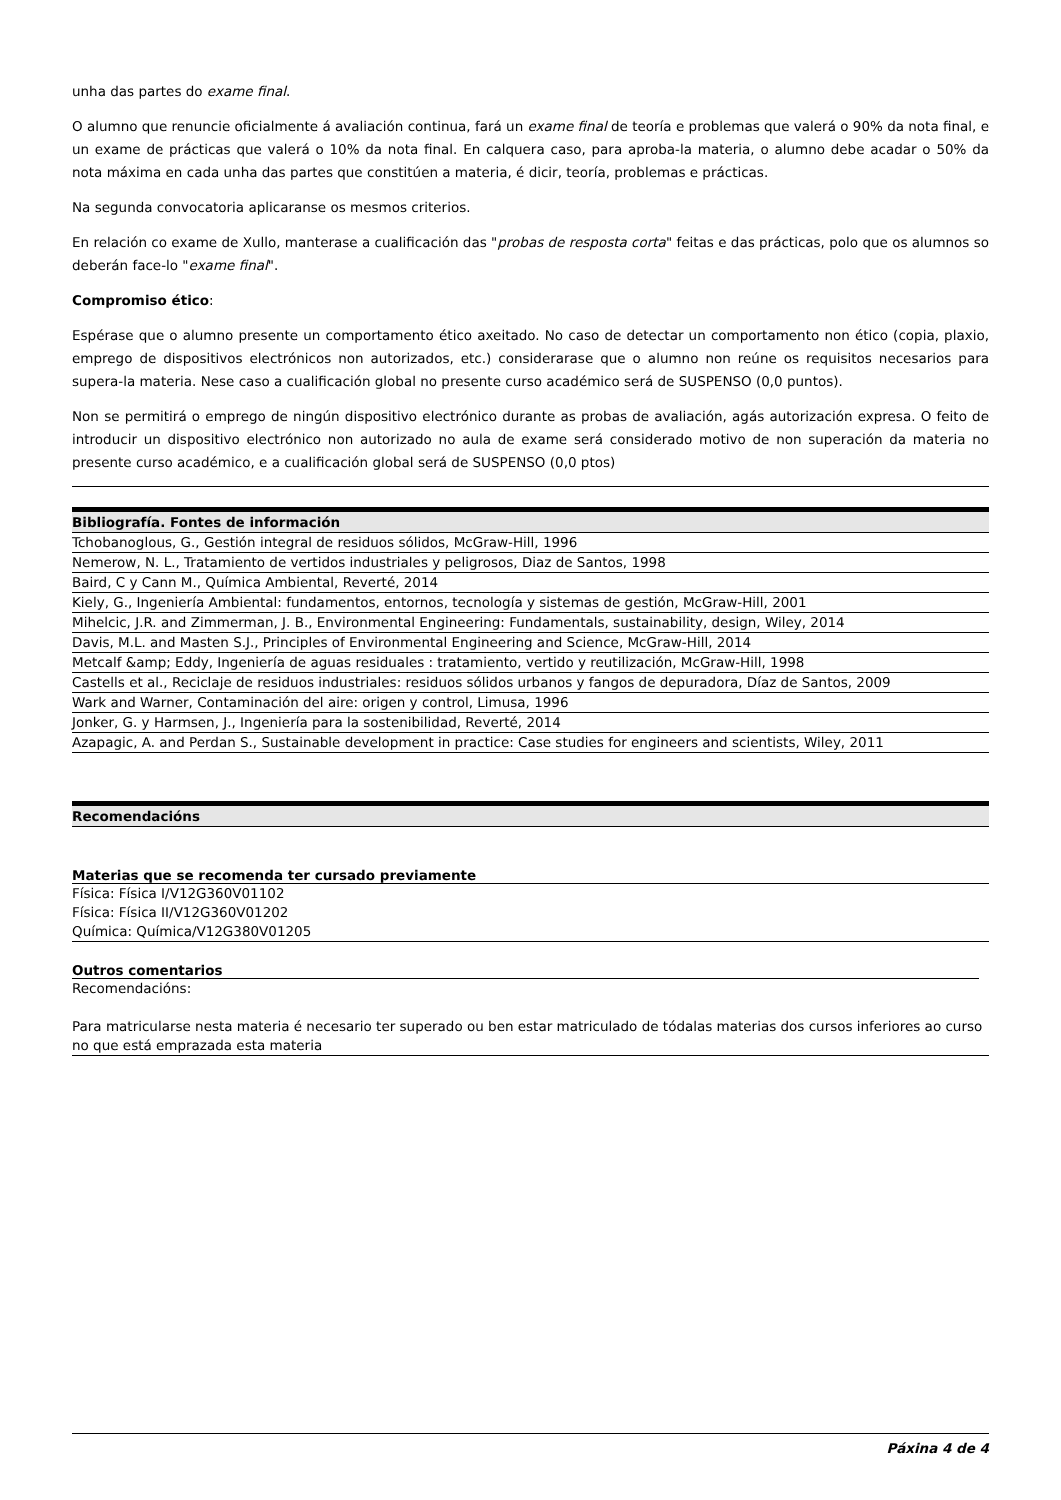unha das partes do exame final.
O alumno que renuncie oficialmente á avaliación continua, fará un exame final de teoría e problemas que valerá o 90% da nota final, e un exame de prácticas que valerá o 10% da nota final. En calquera caso, para aproba-la materia, o alumno debe acadar o 50% da nota máxima en cada unha das partes que constitúen a materia, é dicir, teoría, problemas e prácticas.
Na segunda convocatoria aplicaranse os mesmos criterios.
En relación co exame de Xullo, manterase a cualificación das "probas de resposta corta" feitas e das prácticas, polo que os alumnos so deberán face-lo "exame final".
Compromiso ético:
Espérase que o alumno presente un comportamento ético axeitado. No caso de detectar un comportamento non ético (copia, plaxio, emprego de dispositivos electrónicos non autorizados, etc.) considerarase que o alumno non reúne os requisitos necesarios para supera-la materia. Nese caso a cualificación global no presente curso académico será de SUSPENSO (0,0 puntos).
Non se permitirá o emprego de ningún dispositivo electrónico durante as probas de avaliación, agás autorización expresa. O feito de introducir un dispositivo electrónico non autorizado no aula de exame será considerado motivo de non superación da materia no presente curso académico, e a cualificación global será de SUSPENSO (0,0 ptos)
| Bibliografía. Fontes de información |
| --- |
| Tchobanoglous, G., Gestión integral de residuos sólidos, McGraw-Hill, 1996 |
| Nemerow, N. L., Tratamiento de vertidos industriales y peligrosos, Diaz de Santos, 1998 |
| Baird, C y Cann M., Química Ambiental, Reverté, 2014 |
| Kiely, G., Ingeniería Ambiental: fundamentos, entornos, tecnología y sistemas de gestión, McGraw-Hill, 2001 |
| Mihelcic, J.R. and Zimmerman, J. B., Environmental Engineering: Fundamentals, sustainability, design, Wiley, 2014 |
| Davis, M.L. and Masten S.J., Principles of Environmental Engineering and Science, McGraw-Hill, 2014 |
| Metcalf &amp; Eddy, Ingeniería de aguas residuales : tratamiento, vertido y reutilización, McGraw-Hill, 1998 |
| Castells et al., Reciclaje de residuos industriales: residuos sólidos urbanos y fangos de depuradora, Díaz de Santos, 2009 |
| Wark and Warner, Contaminación del aire: origen y control, Limusa, 1996 |
| Jonker, G. y Harmsen, J., Ingeniería para la sostenibilidad, Reverté, 2014 |
| Azapagic, A. and Perdan S., Sustainable development in practice: Case studies for engineers and scientists, Wiley, 2011 |
| Recomendacións |
| --- |
Materias que se recomenda ter cursado previamente
Física: Física I/V12G360V01102
Física: Física II/V12G360V01202
Química: Química/V12G380V01205
Outros comentarios
Recomendacións:
Para matricularse nesta materia é necesario ter superado ou ben estar matriculado de tódalas materias dos cursos inferiores ao curso no que está emprazada esta materia
Páxina 4 de 4